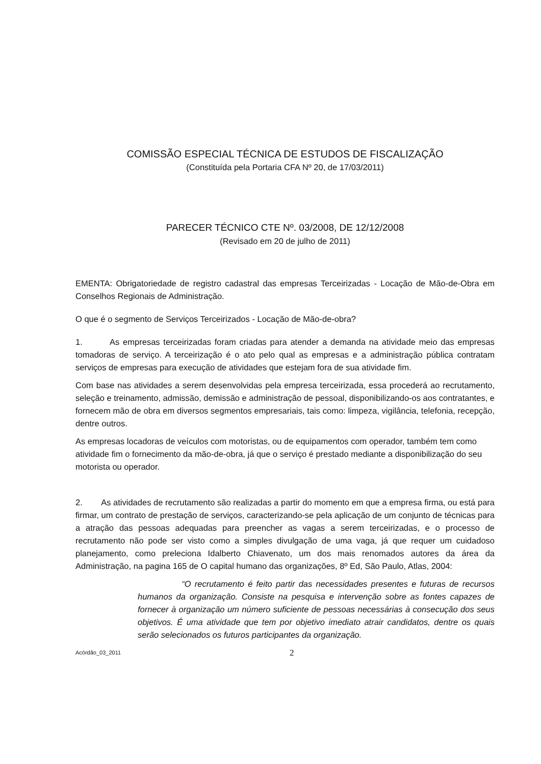COMISSÃO ESPECIAL TÉCNICA DE ESTUDOS DE FISCALIZAÇÃO
(Constituída pela Portaria CFA Nº 20, de 17/03/2011)
PARECER TÉCNICO CTE Nº. 03/2008, DE 12/12/2008
(Revisado em 20 de julho de 2011)
EMENTA: Obrigatoriedade de registro cadastral das empresas Terceirizadas - Locação de Mão-de-Obra em Conselhos Regionais de Administração.
O que é o segmento de Serviços Terceirizados - Locação de Mão-de-obra?
1. As empresas terceirizadas foram criadas para atender a demanda na atividade meio das empresas tomadoras de serviço. A terceirização é o ato pelo qual as empresas e a administração pública contratam serviços de empresas para execução de atividades que estejam fora de sua atividade fim.
Com base nas atividades a serem desenvolvidas pela empresa terceirizada, essa procederá ao recrutamento, seleção e treinamento, admissão, demissão e administração de pessoal, disponibilizando-os aos contratantes, e fornecem mão de obra em diversos segmentos empresariais, tais como: limpeza, vigilância, telefonia, recepção, dentre outros.
As empresas locadoras de veículos com motoristas, ou de equipamentos com operador, também tem como atividade fim o fornecimento da mão-de-obra, já que o serviço é prestado mediante a disponibilização do seu motorista ou operador.
2. As atividades de recrutamento são realizadas a partir do momento em que a empresa firma, ou está para firmar, um contrato de prestação de serviços, caracterizando-se pela aplicação de um conjunto de técnicas para a atração das pessoas adequadas para preencher as vagas a serem terceirizadas, e o processo de recrutamento não pode ser visto como a simples divulgação de uma vaga, já que requer um cuidadoso planejamento, como preleciona Idalberto Chiavenato, um dos mais renomados autores da área da Administração, na pagina 165 de O capital humano das organizações, 8º Ed, São Paulo, Atlas, 2004:
“O recrutamento é feito partir das necessidades presentes e futuras de recursos humanos da organização. Consiste na pesquisa e intervenção sobre as fontes capazes de fornecer à organização um número suficiente de pessoas necessárias à consecução dos seus objetivos. É uma atividade que tem por objetivo imediato atrair candidatos, dentre os quais serão selecionados os futuros participantes da organização.
Acórdão_03_2011 2